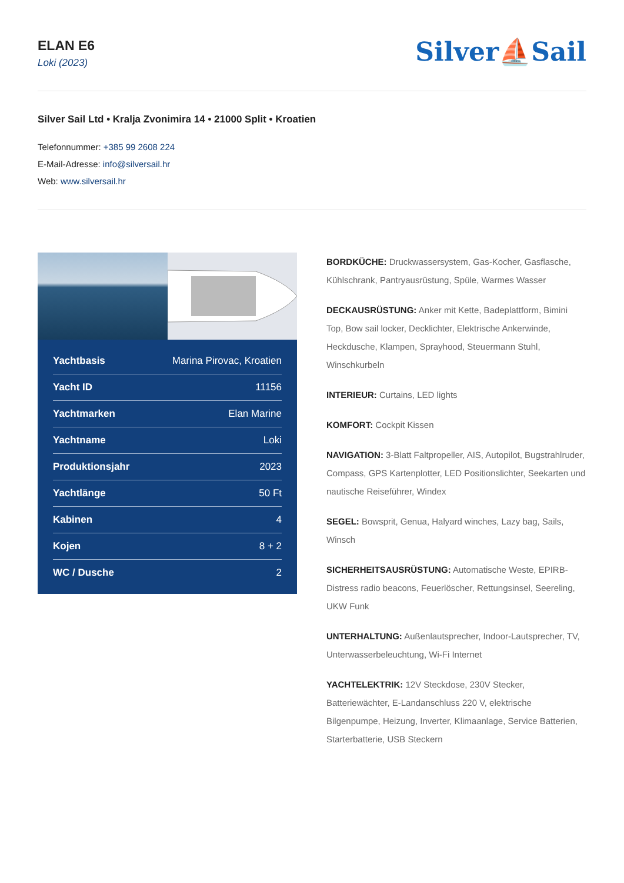ELAN E6
Loki (2023)
Silver⛵Sail
Silver Sail Ltd • Kralja Zvonimira 14 • 21000 Split • Kroatien
Telefonnummer: +385 99 2608 224
E-Mail-Adresse: info@silversail.hr
Web: www.silversail.hr
| Yachtbasis | Marina Pirovac, Kroatien |
| Yacht ID | 11156 |
| Yachtmarken | Elan Marine |
| Yachtname | Loki |
| Produktionsjahr | 2023 |
| Yachtlänge | 50 Ft |
| Kabinen | 4 |
| Kojen | 8 + 2 |
| WC / Dusche | 2 |
BORDKÜCHE: Druckwassersystem, Gas-Kocher, Gasflasche, Kühlschrank, Pantryausrüstung, Spüle, Warmes Wasser
DECKAUSRÜSTUNG: Anker mit Kette, Badeplattform, Bimini Top, Bow sail locker, Decklichter, Elektrische Ankerwinde, Heckdusche, Klampen, Sprayhood, Steuermann Stuhl, Winschkurbeln
INTERIEUR: Curtains, LED lights
KOMFORT: Cockpit Kissen
NAVIGATION: 3-Blatt Faltpropeller, AIS, Autopilot, Bugstrahlruder, Compass, GPS Kartenplotter, LED Positionslichter, Seekarten und nautische Reiseführer, Windex
SEGEL: Bowsprit, Genua, Halyard winches, Lazy bag, Sails, Winsch
SICHERHEITSAUSRÜSTUNG: Automatische Weste, EPIRB-Distress radio beacons, Feuerlöscher, Rettungsinsel, Seereling, UKW Funk
UNTERHALTUNG: Außenlautsprecher, Indoor-Lautsprecher, TV, Unterwasserbeleuchtung, Wi-Fi Internet
YACHTELEKTRIK: 12V Steckdose, 230V Stecker, Batteriewächter, E-Landanschluss 220 V, elektrische Bilgenpumpe, Heizung, Inverter, Klimaanlage, Service Batterien, Starterbatterie, USB Steckern